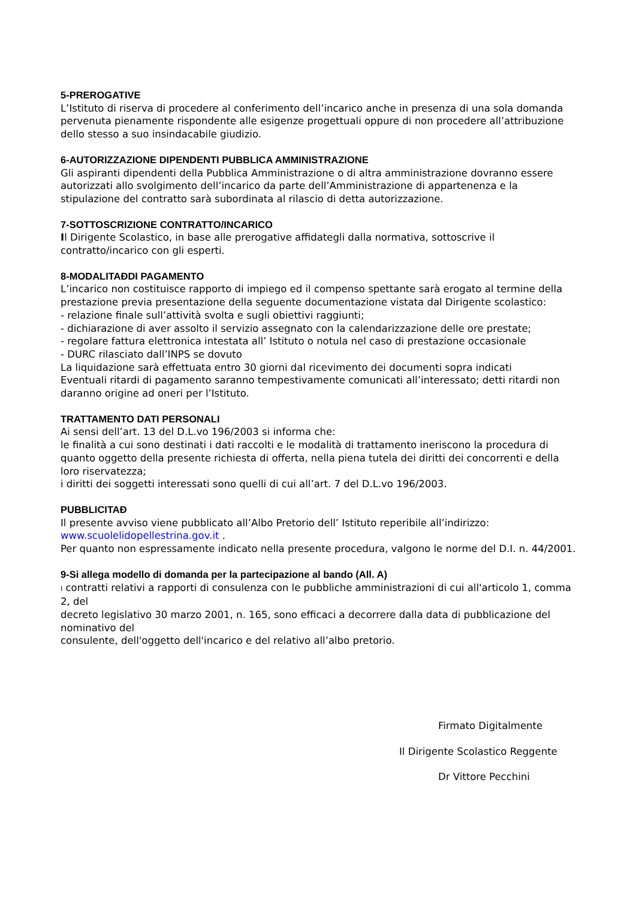5-PREROGATIVE
L’Istituto di riserva di procedere al conferimento dell’incarico anche in presenza di una sola domanda pervenuta pienamente rispondente alle esigenze progettuali oppure di non procedere all’attribuzione dello stesso a suo insindacabile giudizio.
6-AUTORIZZAZIONE DIPENDENTI PUBBLICA AMMINISTRAZIONE
Gli aspiranti dipendenti della Pubblica Amministrazione o di altra amministrazione dovranno essere autorizzati allo svolgimento dell’incarico da parte dell’Amministrazione di appartenenza e la stipulazione del contratto sarà subordinata al rilascio di detta autorizzazione.
7-SOTTOSCRIZIONE CONTRATTO/INCARICO
Il Dirigente Scolastico, in base alle prerogative affidategli dalla normativa, sottoscrive il contratto/incarico con gli esperti.
8-MODALITAĐDI PAGAMENTO
L’incarico non costituisce rapporto di impiego ed il compenso spettante sarà erogato al termine della prestazione previa presentazione della seguente documentazione vistata dal Dirigente scolastico:
- relazione finale sull’attività svolta e sugli obiettivi raggiunti;
- dichiarazione di aver assolto il servizio assegnato con la calendarizzazione delle ore prestate;
- regolare fattura elettronica intestata all’ Istituto o notula nel caso di prestazione occasionale
- DURC rilasciato dall’INPS se dovuto
La liquidazione sarà effettuata entro 30 giorni dal ricevimento dei documenti sopra indicati
Eventuali ritardi di pagamento saranno tempestivamente comunicati all’interessato; detti ritardi non daranno origine ad oneri per l’Istituto.
TRATTAMENTO DATI PERSONALI
Ai sensi dell’art. 13 del D.L.vo 196/2003 si informa che:
le finalità a cui sono destinati i dati raccolti e le modalità di trattamento ineriscono la procedura di quanto oggetto della presente richiesta di offerta, nella piena tutela dei diritti dei concorrenti e della loro riservatezza;
i diritti dei soggetti interessati sono quelli di cui all’art. 7 del D.L.vo 196/2003.
PUBBLICITAĐ
Il presente avviso viene pubblicato all’Albo Pretorio dell’ Istituto reperibile all’indirizzo: www.scuolelidopellestrina.gov.it .
Per quanto non espressamente indicato nella presente procedura, valgono le norme del D.I. n. 44/2001.
9-Si allega modello di domanda per la partecipazione al bando (All. A)
I contratti relativi a rapporti di consulenza con le pubbliche amministrazioni di cui all'articolo 1, comma 2, del
decreto legislativo 30 marzo 2001, n. 165, sono efficaci a decorrere dalla data di pubblicazione del nominativo del
consulente, dell'oggetto dell'incarico e del relativo all’albo pretorio.
Firmato Digitalmente
Il Dirigente Scolastico Reggente
Dr Vittore Pecchini